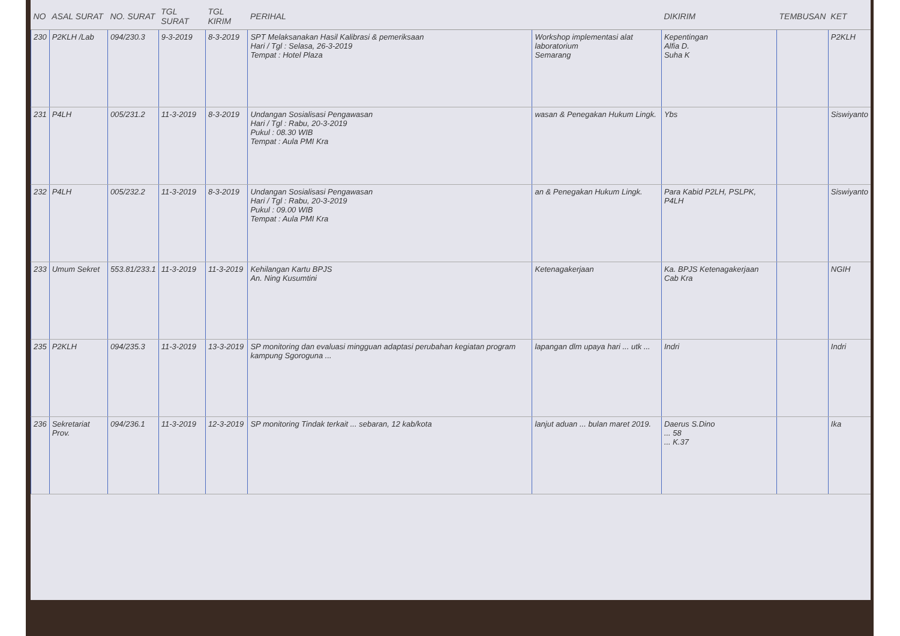| NO | ASAL SURAT | NO. SURAT | TGL SURAT | TGL KIRIM | PERIHAL | | DIKIRIM | TEMBUSAN | KET |
| --- | --- | --- | --- | --- | --- | --- | --- | --- | --- |
| 230 | P2KLH /Lab | 094/230.3 | 9-3-2019 | 8-3-2019 | SPT Melaksanakan Hasil Kalibrasi & pemeriksaan Hari / Tgl : Selasa, 26-3-2019 Tempat : Hotel Plaza | Workshop implementasi alat laboratorium Semarang | Kepentingan Alfia D. Suha K | | P2KLH |
| 231 | P4LH | 005/231.2 | 11-3-2019 | 8-3-2019 | Undangan Sosialisasi Pengawasan Hari / Tgl : Rabu, 20-3-2019 Pukul : 08.30 WIB Tempat : Aula PMI Kra | wasan & Penegakan Hukum Lingk. | Ybs | | Siswiyanto |
| 232 | P4LH | 005/232.2 | 11-3-2019 | 8-3-2019 | Undangan Sosialisasi Pengawasan Hari / Tgl : Rabu, 20-3-2019 Pukul : 09.00 WIB Tempat : Aula PMI Kra | an & Penegakan Hukum Lingk. | Para Kabid P2LH, PSLPK, P4LH | | Siswiyanto |
| 233 | Umum Sekret | 553.81/233.1 | 11-3-2019 | 11-3-2019 | Kehilangan Kartu BPJS An. Ning Kusumtini | Ketenagakerjaan | Ka. BPJS Ketenagakerjaan Cab Kra | | NGIH |
| 235 | P2KLH | 094/235.3 | 11-3-2019 | 13-3-2019 | SP monitoring dan evaluasi mingguan adaptasi perubahan kegiatan program kampung Sgoroguna ... | lapangan dlm upaya hari ... utk ... | Indri | | Indri |
| 236 | Sekretariat Prov. | 094/236.1 | 11-3-2019 | 12-3-2019 | SP monitoring Tindak terkait ... sebaran, 12 kab/kota | lanjut aduan ... bulan maret 2019. | Daerus S.Dino ... 58 ... K.37 | | Ika |